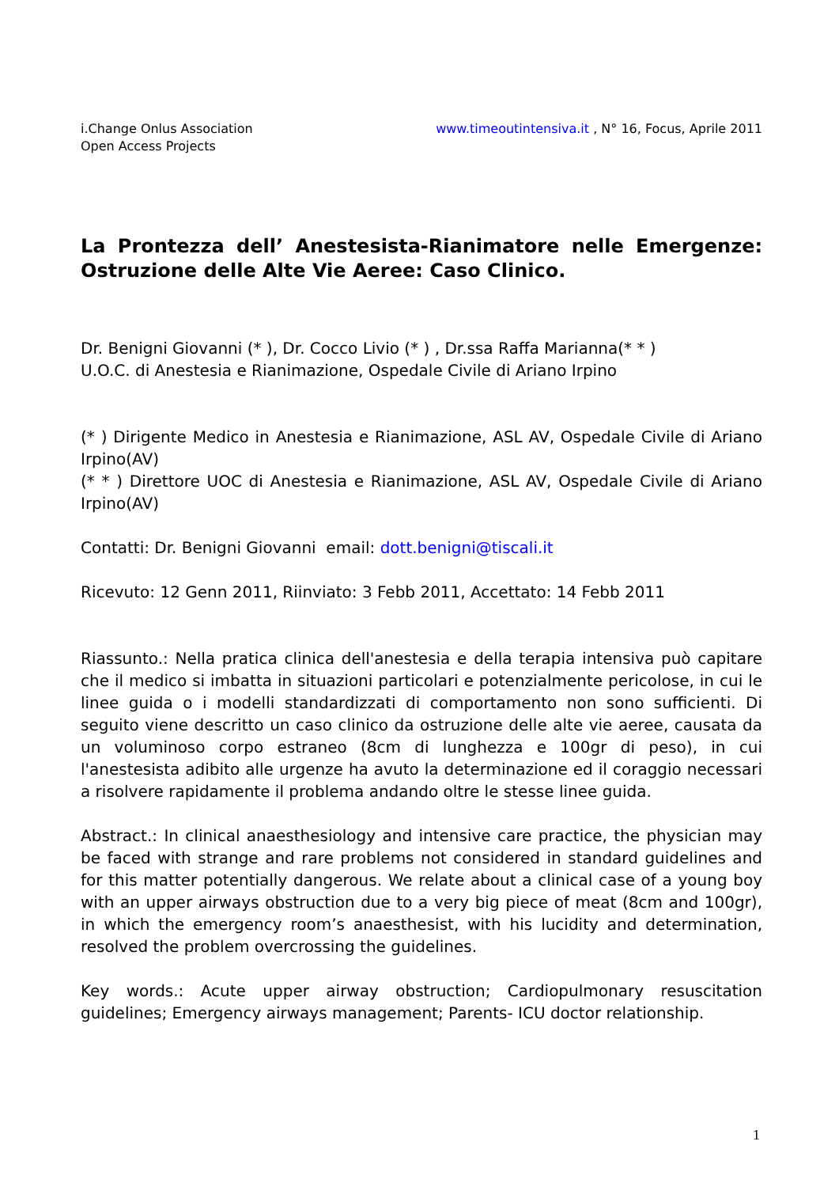www.timeoutintensiva.it , N° 16, Focus, Aprile 2011 i.Change Onlus Association
Open Access Projects
La Prontezza dell’ Anestesista-Rianimatore nelle Emergenze: Ostruzione delle Alte Vie Aeree: Caso Clinico.
Dr. Benigni Giovanni (* ), Dr. Cocco Livio (* ) , Dr.ssa Raffa Marianna(* * )
U.O.C. di Anestesia e Rianimazione, Ospedale Civile di Ariano Irpino
(* ) Dirigente Medico in Anestesia e Rianimazione, ASL AV, Ospedale Civile di Ariano Irpino(AV)
(* * ) Direttore UOC di Anestesia e Rianimazione, ASL AV, Ospedale Civile di Ariano Irpino(AV)
Contatti: Dr. Benigni Giovanni email: dott.benigni@tiscali.it
Ricevuto: 12 Genn 2011, Riinviato: 3 Febb 2011, Accettato: 14 Febb 2011
Riassunto.: Nella pratica clinica dell'anestesia e della terapia intensiva può capitare che il medico si imbatta in situazioni particolari e potenzialmente pericolose, in cui le linee guida o i modelli standardizzati di comportamento non sono sufficienti. Di seguito viene descritto un caso clinico da ostruzione delle alte vie aeree, causata da un voluminoso corpo estraneo (8cm di lunghezza e 100gr di peso), in cui l'anestesista adibito alle urgenze ha avuto la determinazione ed il coraggio necessari a risolvere rapidamente il problema andando oltre le stesse linee guida.
Abstract.: In clinical anaesthesiology and intensive care practice, the physician may be faced with strange and rare problems not considered in standard guidelines and for this matter potentially dangerous. We relate about a clinical case of a young boy with an upper airways obstruction due to a very big piece of meat (8cm and 100gr), in which the emergency room’s anaesthesist, with his lucidity and determination, resolved the problem overcrossing the guidelines.
Key words.: Acute upper airway obstruction; Cardiopulmonary resuscitation guidelines; Emergency airways management; Parents- ICU doctor relationship.
1